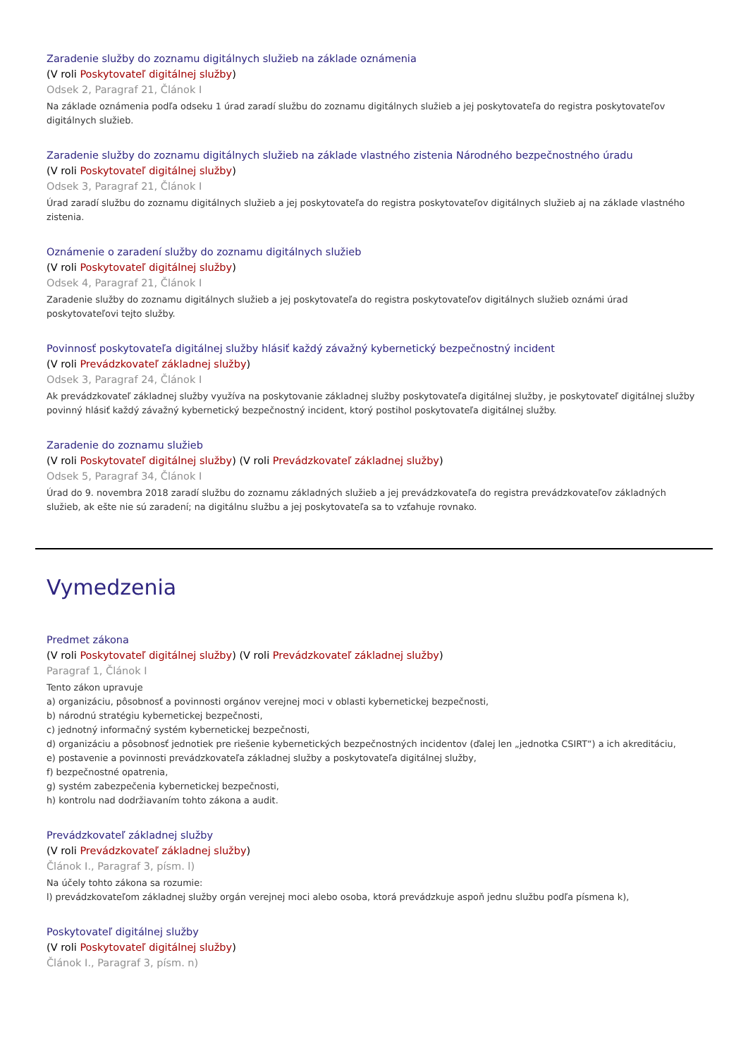Zaradenie služby do zoznamu digitálnych služieb na základe oznámenia
(V roli Poskytovateľ digitálnej služby)
Odsek 2, Paragraf 21, Článok I
Na základe oznámenia podľa odseku 1 úrad zaradí službu do zoznamu digitálnych služieb a jej poskytovateľa do registra poskytovateľov digitálnych služieb.
Zaradenie služby do zoznamu digitálnych služieb na základe vlastného zistenia Národného bezpečnostného úradu
(V roli Poskytovateľ digitálnej služby)
Odsek 3, Paragraf 21, Článok I
Úrad zaradí službu do zoznamu digitálnych služieb a jej poskytovateľa do registra poskytovateľov digitálnych služieb aj na základe vlastného zistenia.
Oznámenie o zaradení služby do zoznamu digitálnych služieb
(V roli Poskytovateľ digitálnej služby)
Odsek 4, Paragraf 21, Článok I
Zaradenie služby do zoznamu digitálnych služieb a jej poskytovateľa do registra poskytovateľov digitálnych služieb oznámi úrad poskytovateľovi tejto služby.
Povinnosť poskytovateľa digitálnej služby hlásiť každý závažný kybernetický bezpečnostný incident
(V roli Prevádzkovateľ základnej služby)
Odsek 3, Paragraf 24, Článok I
Ak prevádzkovateľ základnej služby využíva na poskytovanie základnej služby poskytovateľa digitálnej služby, je poskytovateľ digitálnej služby povinný hlásiť každý závažný kybernetický bezpečnostný incident, ktorý postihol poskytovateľa digitálnej služby.
Zaradenie do zoznamu služieb
(V roli Poskytovateľ digitálnej služby) (V roli Prevádzkovateľ základnej služby)
Odsek 5, Paragraf 34, Článok I
Úrad do 9. novembra 2018 zaradí službu do zoznamu základných služieb a jej prevádzkovateľa do registra prevádzkovateľov základných služieb, ak ešte nie sú zaradení; na digitálnu službu a jej poskytovateľa sa to vzťahuje rovnako.
Vymedzenia
Predmet zákona
(V roli Poskytovateľ digitálnej služby) (V roli Prevádzkovateľ základnej služby)
Paragraf 1, Článok I
Tento zákon upravuje
a) organizáciu, pôsobnosť a povinnosti orgánov verejnej moci v oblasti kybernetickej bezpečnosti,
b) národnú stratégiu kybernetickej bezpečnosti,
c) jednotný informačný systém kybernetickej bezpečnosti,
d) organizáciu a pôsobnosť jednotiek pre riešenie kybernetických bezpečnostných incidentov (ďalej len „jednotka CSIRT“) a ich akreditáciu,
e) postavenie a povinnosti prevádzkovateľa základnej služby a poskytovateľa digitálnej služby,
f) bezpečnostné opatrenia,
g) systém zabezpečenia kybernetickej bezpečnosti,
h) kontrolu nad dodržiavaním tohto zákona a audit.
Prevádzkovateľ základnej služby
(V roli Prevádzkovateľ základnej služby)
Článok I., Paragraf 3, písm. l)
Na účely tohto zákona sa rozumie:
l) prevádzkovateľom základnej služby orgán verejnej moci alebo osoba, ktorá prevádzkuje aspoň jednu službu podľa písmena k),
Poskytovateľ digitálnej služby
(V roli Poskytovateľ digitálnej služby)
Článok I., Paragraf 3, písm. n)